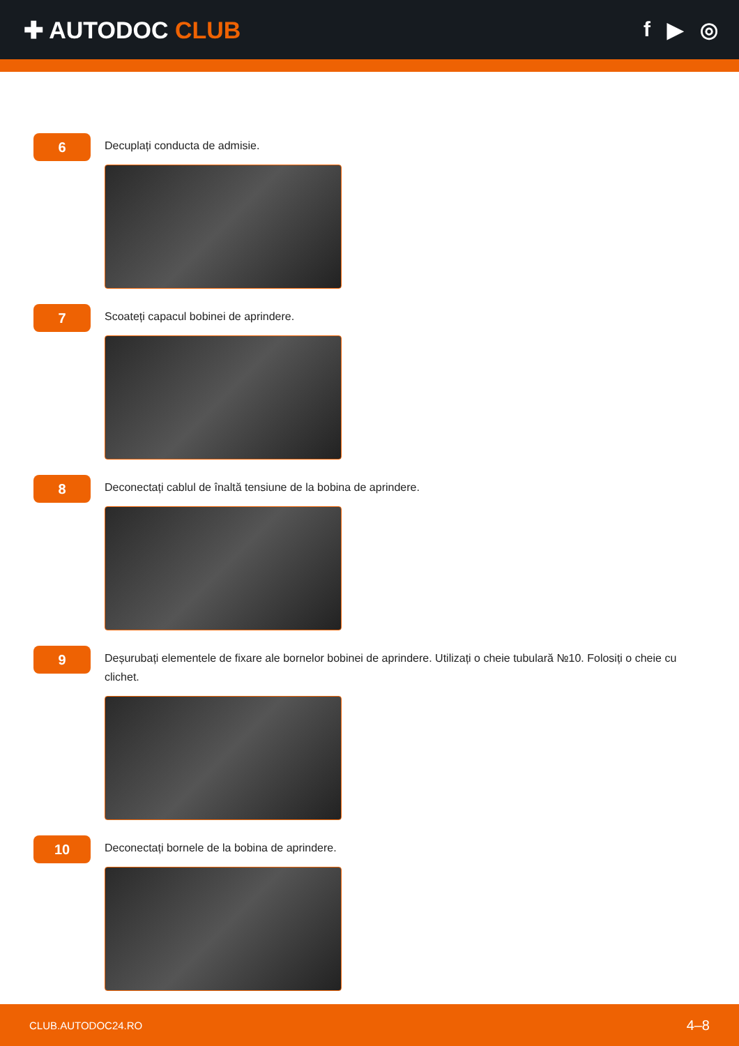✚ AUTODOC CLUB f ▶ ◎
6
Decuplați conducta de admisie.
7
Scoateți capacul bobinei de aprindere.
8
Deconectați cablul de înaltă tensiune de la bobina de aprindere.
9
Deșurubați elementele de fixare ale bornelor bobinei de aprindere. Utilizați o cheie tubulară №10. Folosiți o cheie cu clichet.
10
Deconectați bornele de la bobina de aprindere.
CLUB.AUTODOC24.RO 4–8